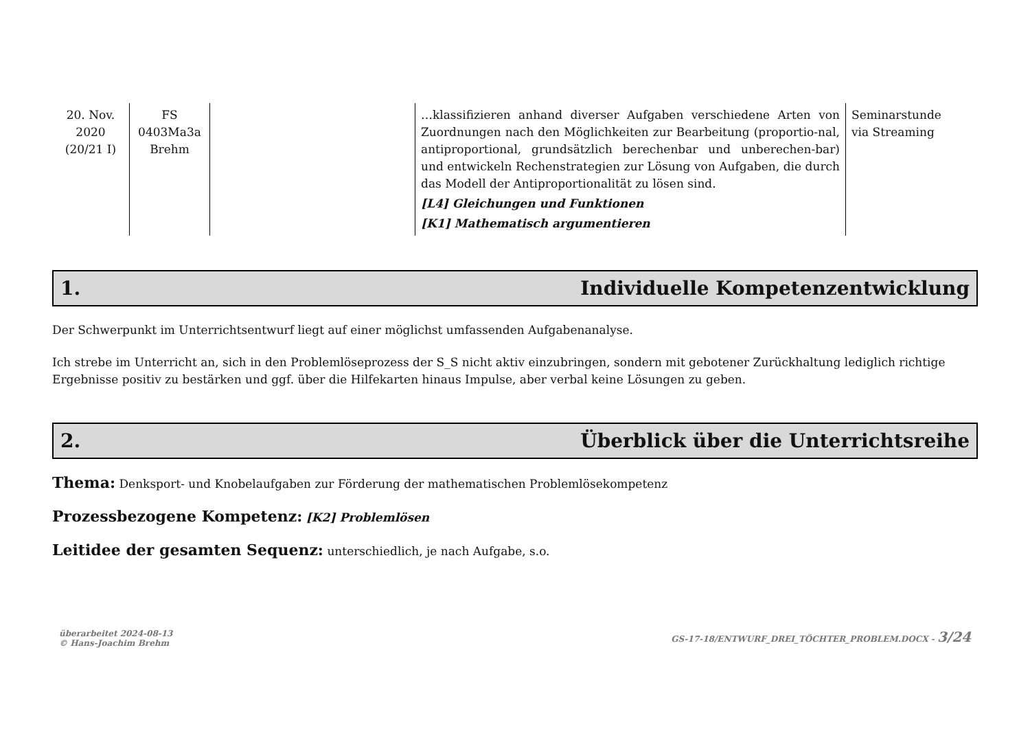| 20. Nov. 2020 (20/21 I) | FS 0403Ma3a Brehm | | …klassifizieren anhand diverser Aufgaben verschiedene Arten von Zuordnungen nach den Möglichkeiten zur Bearbeitung (proportio-nal, antiproportional, grundsätzlich berechenbar und unberechen-bar) und entwickeln Rechenstrategien zur Lösung von Aufgaben, die durch das Modell der Antiproportionalität zu lösen sind. [L4] Gleichungen und Funktionen [K1] Mathematisch argumentieren | Seminarstunde via Streaming |
1. Individuelle Kompetenzentwicklung
Der Schwerpunkt im Unterrichtsentwurf liegt auf einer möglichst umfassenden Aufgabenanalyse.
Ich strebe im Unterricht an, sich in den Problemlöseprozess der S_S nicht aktiv einzubringen, sondern mit gebotener Zurückhaltung lediglich richtige Ergebnisse positiv zu bestärken und ggf. über die Hilfekarten hinaus Impulse, aber verbal keine Lösungen zu geben.
2. Überblick über die Unterrichtsreihe
Thema: Denksport- und Knobelaufgaben zur Förderung der mathematischen Problemlösekompetenz
Prozessbezogene Kompetenz: [K2] Problemlösen
Leitidee der gesamten Sequenz: unterschiedlich, je nach Aufgabe, s.o.
überarbeitet 2024-08-13
© Hans-Joachim Brehm
GS-17-18/ENTWURF_DREI_TÖCHTER_PROBLEM.DOCX - 3/24